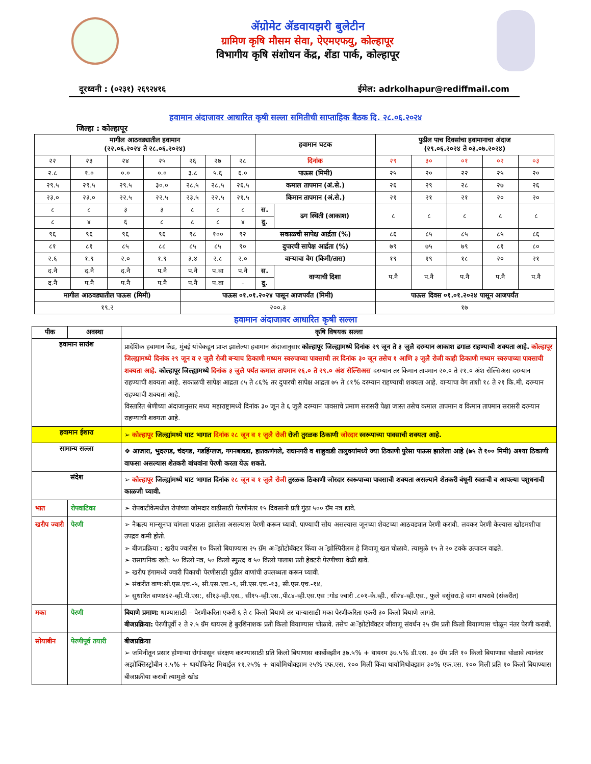ॲग्रोमेट ॲडवायझरी बुलेटीन
ग्रामिण कृषि मौसम सेवा, ऐएमएफयु, कोल्हापूर
विभागीय कृषि संशोधन केंद्र, शेंडा पार्क, कोल्हापूर
दूरध्वनी : (०२३१) २६९२४१६ ईमेल: adrkolhapur@rediffmail.com
हवामान अंदाजावर आधारित कृषी सल्ला समितीची साप्ताहिक बैठक दि. २८.०६.२०२४
जिल्हा : कोल्हापूर
| मागील आठवड्यातील हवामान (२२.०६.२०२४ ते २८.०६.२०२४) | | | | | | | हवामान घटक | | पुढील पाच दिवसांचा हवामानाचा अंदाज (२९.०६.२०२४ ते ०३.०७.२०२४) | | | | |
| --- | --- | --- | --- | --- | --- | --- | --- | --- | --- | --- | --- | --- | --- |
| २२ | २३ | २४ | २५ | २६ | २७ | २८ | दिनांक | | २९ | ३० | ०१ | ०२ | ०३ |
| २.८ | १.० | ०.० | ०.० | ३.८ | ५.६ | ६.० | पाऊस (मिमी) | | २५ | २० | २२ | २५ | २० |
| २९.५ | २९.५ | २९.५ | ३०.० | २८.५ | २८.५ | २६.५ | कमाल तापमान (अं.से.) | | २६ | २९ | २८ | २७ | २६ |
| २३.० | २३.० | २२.५ | २२.५ | २३.५ | २२.५ | २१.५ | किमान तापमान (अं.से.) | | २१ | २१ | २१ | २० | २० |
| ८ | ८ | ३ | ३ | ८ | ८ | ८ | स. | ढग स्थिती (आकाश) | ८ | ८ | ८ | ८ | ८ |
| ८ | ४ | ६ | ८ | ८ | ८ | ४ | दु. | | | | | | |
| ९६ | ९६ | ९६ | ९६ | ९८ | १०० | ९२ | सकाळची सापेक्ष आर्द्रता (%) | | ८६ | ८५ | ८५ | ८५ | ८६ |
| ८१ | ८१ | ८५ | ८८ | ८५ | ८५ | ९० | दुपारची सापेक्ष आर्द्रता (%) | | ७९ | ७५ | ७९ | ८१ | ८० |
| २.६ | १.९ | २.० | १.९ | ३.४ | २.८ | २.० | वाऱ्याचा वेग (किमी/तास) | | १९ | १९ | १८ | २० | २१ |
| द.नै | द.नै | द.नै | प.नै | प.नै | प.वा | प.नै | स. | वाऱ्याची दिशा | प.नै | प.नै | प.नै | प.नै | प.नै |
| द.नै | प.नै | प.नै | प.नै | प.नै | प.वा | - | दु. | | | | | | |
| मागील आठवड्यातील पाऊस (मिमी) | | | | पाऊस ०१.०१.२०२४ पासून आजपर्यंत (मिमी) | | | | | पाऊस दिवस ०१.०१.२०२४ पासून आजपर्यंत | | | | |
| १९.२ | | | | २००.३ | | | | | १७ | | | | |
हवामान अंदाजावर आधारित कृषी सल्ला
| पीक | अवस्था | कृषि विषयक सल्ला |
| --- | --- | --- |
| हवामान सारांश | | प्रादेशिक हवामान केंद्र, मुंबई यांचेकडून प्राप्त झालेल्या हवामान अंदाजानुसार कोल्हापूर जिल्ह्यामध्ये दिनांक २९ जून ते ३ जुलै दरम्यान आकाश ढगाळ राहण्याची शक्यता आहे. कोल्हापूर जिल्ह्यामध्ये दिनांक २९ जून व २ जुलै रोजी बऱ्याच ठिकाणी मध्यम स्वरुपाच्या पावसाची तर दिनांक ३० जून तसेच १ आणि ३ जुलै रोजी काही ठिकाणी मध्यम स्वरुपाच्या पावसाची शक्यता आहे. कोल्हापूर जिल्ह्यामध्ये दिनांक ३ जुलै पर्यंत कमाल तापमान २६.० ते २९.० अंश सेल्सिअस दरम्यान तर किमान तापमान २०.० ते २१.० अंश सेल्सिअस दरम्यान राहण्याची शक्यता आहे. सकाळची सापेक्ष आद्रता ८५ ते ८६% तर दुपारची सापेक्ष आद्रता ७५ ते ८१% दरम्यान राहण्याची शक्यता आहे. वाऱ्याचा वेग ताशी १८ ते २१ कि.मी. दरम्यान राहण्याची शक्यता आहे. विस्तारित श्रेणीच्या अंदाजानुसार मध्य महाराष्ट्रामध्ये दिनांक ३० जून ते ६ जुलै दरम्यान पावसाचे प्रमाण सरासरी पेक्षा जास्त तसेच कमाल तापमान व किमान तापमान सरासरी दरम्यान राहण्याची शक्यता आहे. |
| हवामान ईशारा | | ➢ कोल्हापूर जिल्ह्यांमध्ये घाट भागात दिनांक २८ जून व १ जुलै रोजी रोजी तुरळक ठिकाणी जोरदार स्वरूपाच्या पावसाची शक्यता आहे. |
| सामान्य सल्ला | | ❖ आजारा, भुदरगड, चंदगड, गडहिंग्लज, गगनबावडा, हातकणंगले, राधानगरी व शाहुवाडी तालुक्यांमध्ये ज्या ठिकाणी पुरेसा पाऊस झालेला आहे (७५ ते १०० मिमी) अश्या ठिकाणी वाफसा असल्यास शेतकरी बांधवांना पेरणी करता येऊ शकते. |
| संदेश | | ➢ कोल्हापूर जिल्ह्यांमध्ये घाट भागात दिनांक २८ जून व १ जुलै रोजी तुरळक ठिकाणी जोरदार स्वरूपाच्या पावसाची शक्यता असल्याने शेतकरी बंधूनी स्वतःची व आपल्या पशुधनाची काळजी घ्यावी. |
| भात | रोपवाटिका | ➢ रोपवाटीकेमधील रोपांच्या जोमदार वाढीसाठी पेरणीनंतर १५ दिवसानी प्रती गुंठा ५०० ग्रॅम नत्र द्यावे. |
| खरीप ज्वारी | पेरणी | ➢ नैऋत्य मान्सूनचा चांगला पाऊस झालेला असल्यास पेरणी करून घ्यावी. पाण्याची सोय असल्यास जूनच्या शेवटच्या आठवड्यात पेरणी करावी. लवकर पेरणी केल्यास खोडमशीचा उपद्रव कमी होतो. ➢ बीजप्रक्रिया : खरीप ज्वारीस १० किलो बियाण्यास २५ ग्रॅम अॅझोटोबॅक्टर किंवा अॅझोस्पिरीलम हे जिवाणू खत चोळावे. त्यामुळे १५ ते २० टक्के उत्पादन वाढते. ➢ रासायनिक खते: ५० किलो नत्र, ५० किलो स्फुरद व ५० किलो पालाश प्रती हेक्टरी पेरणीच्या वेळी द्यावे. ➢ खरीप हंगामध्ये ज्वारी पिकाची पेरणीसाठी पुढील वाणांची उपलब्धता करून घ्यावी. ➢ संकरीत वाण:सी.एस.एच.-५, सी.एस.एच.-९, सी.एस.एच.-१३, सी.एस.एच.-१४, ➢ सुधारित वाण४६२-व्ही.पी.एस:, सी१३-व्ही.एस., सी१५-व्ही.एस.,पी८४-व्ही.एस.एस :गोड ज्वारी .८०१-के.व्ही., सी२४-व्ही.एस., फुले वसुंधरा.हे वाण वापरावे (संकरीत) |
| मका | पेरणी | बियाणे प्रमाण: धाण्यासाठी – पेरणीकरिता एकरी ६ ते ८ किलो बियाणे तर चाऱ्यासाठी मका पेरणीकरिता एकरी ३० किलो बियाणे लागते. बीजप्रक्रिया: पेरणीपूर्वी २ ते २.५ ग्रॅम थायरम हे बुरशिनाशक प्रती किलो बियाण्यास चोळावे. तसेच अॅझोटोबॅक्टर जीवाणू संवर्धन २५ ग्रॅम प्रती किलो बियाण्यास चोळून नंतर पेरणी करावी. |
| सोयाबीन | पेरणीपूर्व तयारी | बीजप्रक्रिया ➢ जमिनीतून प्रसार होणाऱ्या रोगांपासून संरक्षण करण्यासाठी प्रति किलो बियाणास कार्बोक्झीन ३७.५% + थायरम ३७.५% डी.एस. ३० ग्रॅम प्रति १० किलो बियाणास चोळावे त्यानंतर अझोक्सिस्ट्रोबीन २.५% + थायोफिनेट मिथाईल ११.२५% + थायोमिथोक्झाम २५% एफ.एस. १०० मिली किंवा थायोमिथोक्झाम ३०% एफ.एस. १०० मिली प्रति १० किलो बियाण्यास बीजप्रक्रीया करावी त्यामुळे खोड |